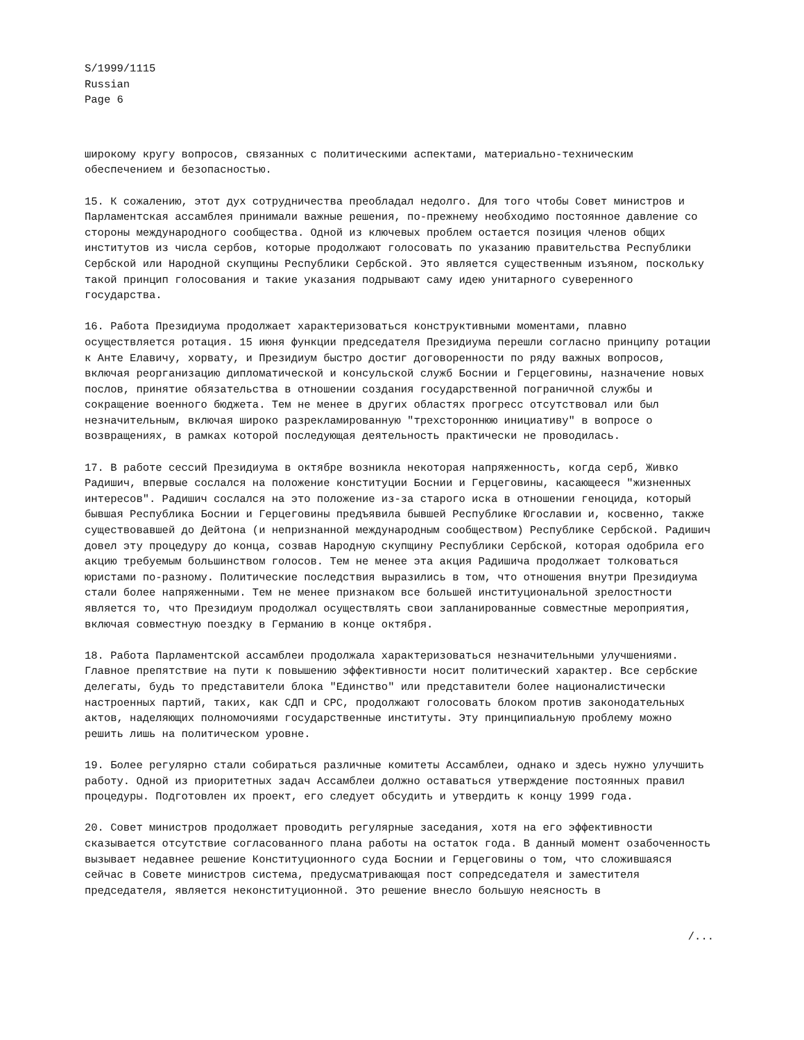S/1999/1115
Russian
Page 6
широкому кругу вопросов, связанных с политическими аспектами, материально-техническим обеспечением и безопасностью.
15. К сожалению, этот дух сотрудничества преобладал недолго. Для того чтобы Совет министров и Парламентская ассамблея принимали важные решения, по-прежнему необходимо постоянное давление со стороны международного сообщества. Одной из ключевых проблем остается позиция членов общих институтов из числа сербов, которые продолжают голосовать по указанию правительства Республики Сербской или Народной скупщины Республики Сербской. Это является существенным изъяном, поскольку такой принцип голосования и такие указания подрывают саму идею унитарного суверенного государства.
16. Работа Президиума продолжает характеризоваться конструктивными моментами, плавно осуществляется ротация. 15 июня функции председателя Президиума перешли согласно принципу ротации к Анте Елавичу, хорвату, и Президиум быстро достиг договоренности по ряду важных вопросов, включая реорганизацию дипломатической и консульской служб Боснии и Герцеговины, назначение новых послов, принятие обязательства в отношении создания государственной пограничной службы и сокращение военного бюджета. Тем не менее в других областях прогресс отсутствовал или был незначительным, включая широко разрекламированную "трехстороннюю инициативу" в вопросе о возвращениях, в рамках которой последующая деятельность практически не проводилась.
17. В работе сессий Президиума в октябре возникла некоторая напряженность, когда серб, Живко Радишич, впервые сослался на положение конституции Боснии и Герцеговины, касающееся "жизненных интересов". Радишич сослался на это положение из-за старого иска в отношении геноцида, который бывшая Республика Боснии и Герцеговины предъявила бывшей Республике Югославии и, косвенно, также существовавшей до Дейтона (и непризнанной международным сообществом) Республике Сербской. Радишич довел эту процедуру до конца, созвав Народную скупщину Республики Сербской, которая одобрила его акцию требуемым большинством голосов. Тем не менее эта акция Радишича продолжает толковаться юристами по-разному. Политические последствия выразились в том, что отношения внутри Президиума стали более напряженными. Тем не менее признаком все большей институциональной зрелостности является то, что Президиум продолжал осуществлять свои запланированные совместные мероприятия, включая совместную поездку в Германию в конце октября.
18. Работа Парламентской ассамблеи продолжала характеризоваться незначительными улучшениями. Главное препятствие на пути к повышению эффективности носит политический характер. Все сербские делегаты, будь то представители блока "Единство" или представители более националистически настроенных партий, таких, как СДП и СРС, продолжают голосовать блоком против законодательных актов, наделяющих полномочиями государственные институты. Эту принципиальную проблему можно решить лишь на политическом уровне.
19. Более регулярно стали собираться различные комитеты Ассамблеи, однако и здесь нужно улучшить работу. Одной из приоритетных задач Ассамблеи должно оставаться утверждение постоянных правил процедуры. Подготовлен их проект, его следует обсудить и утвердить к концу 1999 года.
20. Совет министров продолжает проводить регулярные заседания, хотя на его эффективности сказывается отсутствие согласованного плана работы на остаток года. В данный момент озабоченность вызывает недавнее решение Конституционного суда Боснии и Герцеговины о том, что сложившаяся сейчас в Совете министров система, предусматривающая пост сопредседателя и заместителя председателя, является неконституционной. Это решение внесло большую неясность в
/...